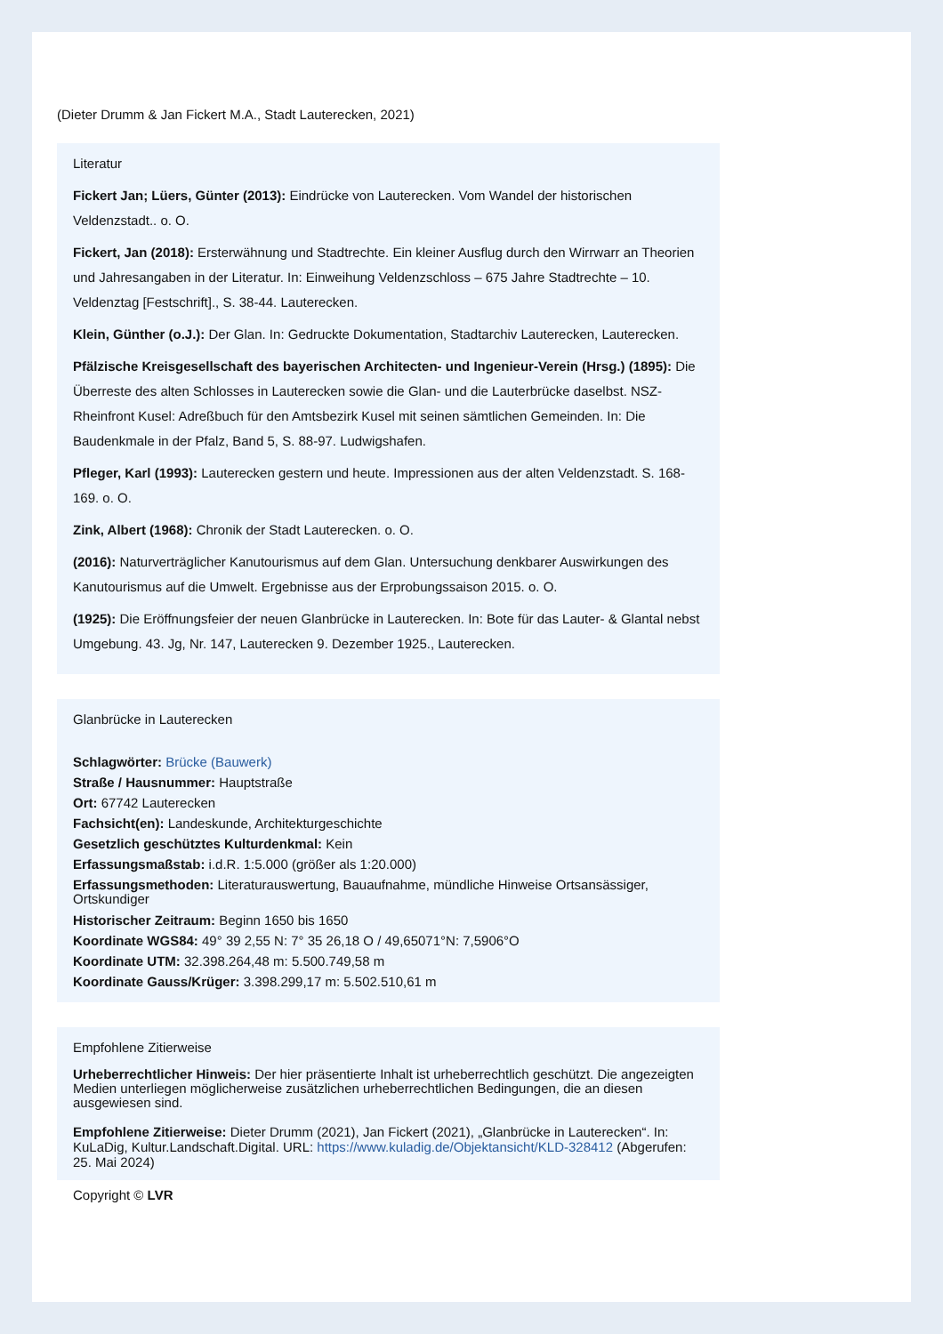(Dieter Drumm & Jan Fickert M.A., Stadt Lauterecken, 2021)
Literatur
Fickert Jan; Lüers, Günter (2013): Eindrücke von Lauterecken. Vom Wandel der historischen Veldenzstadt.. o. O.
Fickert, Jan (2018): Ersterwähnung und Stadtrechte. Ein kleiner Ausflug durch den Wirrwarr an Theorien und Jahresangaben in der Literatur. In: Einweihung Veldenzschloss – 675 Jahre Stadtrechte – 10. Veldenztag [Festschrift]., S. 38-44. Lauterecken.
Klein, Günther (o.J.): Der Glan. In: Gedruckte Dokumentation, Stadtarchiv Lauterecken, Lauterecken.
Pfälzische Kreisgesellschaft des bayerischen Architecten- und Ingenieur-Verein (Hrsg.) (1895): Die Überreste des alten Schlosses in Lauterecken sowie die Glan- und die Lauterbrücke daselbst. NSZ-Rheinfront Kusel: Adreßbuch für den Amtsbezirk Kusel mit seinen sämtlichen Gemeinden. In: Die Baudenkmale in der Pfalz, Band 5, S. 88-97. Ludwigshafen.
Pfleger, Karl (1993): Lauterecken gestern und heute. Impressionen aus der alten Veldenzstadt. S. 168-169. o. O.
Zink, Albert (1968): Chronik der Stadt Lauterecken. o. O.
(2016): Naturverträglicher Kanutourismus auf dem Glan. Untersuchung denkbarer Auswirkungen des Kanutourismus auf die Umwelt. Ergebnisse aus der Erprobungssaison 2015. o. O.
(1925): Die Eröffnungsfeier der neuen Glanbrücke in Lauterecken. In: Bote für das Lauter- & Glantal nebst Umgebung. 43. Jg, Nr. 147, Lauterecken 9. Dezember 1925., Lauterecken.
Glanbrücke in Lauterecken
Schlagwörter: Brücke (Bauwerk)
Straße / Hausnummer: Hauptstraße
Ort: 67742 Lauterecken
Fachsicht(en): Landeskunde, Architekturgeschichte
Gesetzlich geschütztes Kulturdenkmal: Kein
Erfassungsmaßstab: i.d.R. 1:5.000 (größer als 1:20.000)
Erfassungsmethoden: Literaturauswertung, Bauaufnahme, mündliche Hinweise Ortsansässiger, Ortskundiger
Historischer Zeitraum: Beginn 1650 bis 1650
Koordinate WGS84: 49° 39 2,55 N: 7° 35 26,18 O / 49,65071°N: 7,5906°O
Koordinate UTM: 32.398.264,48 m: 5.500.749,58 m
Koordinate Gauss/Krüger: 3.398.299,17 m: 5.502.510,61 m
Empfohlene Zitierweise
Urheberrechtlicher Hinweis: Der hier präsentierte Inhalt ist urheberrechtlich geschützt. Die angezeigten Medien unterliegen möglicherweise zusätzlichen urheberrechtlichen Bedingungen, die an diesen ausgewiesen sind.
Empfohlene Zitierweise: Dieter Drumm (2021), Jan Fickert (2021), „Glanbrücke in Lauterecken“. In: KuLaDig, Kultur.Landschaft.Digital. URL: https://www.kuladig.de/Objektansicht/KLD-328412 (Abgerufen: 25. Mai 2024)
Copyright © LVR